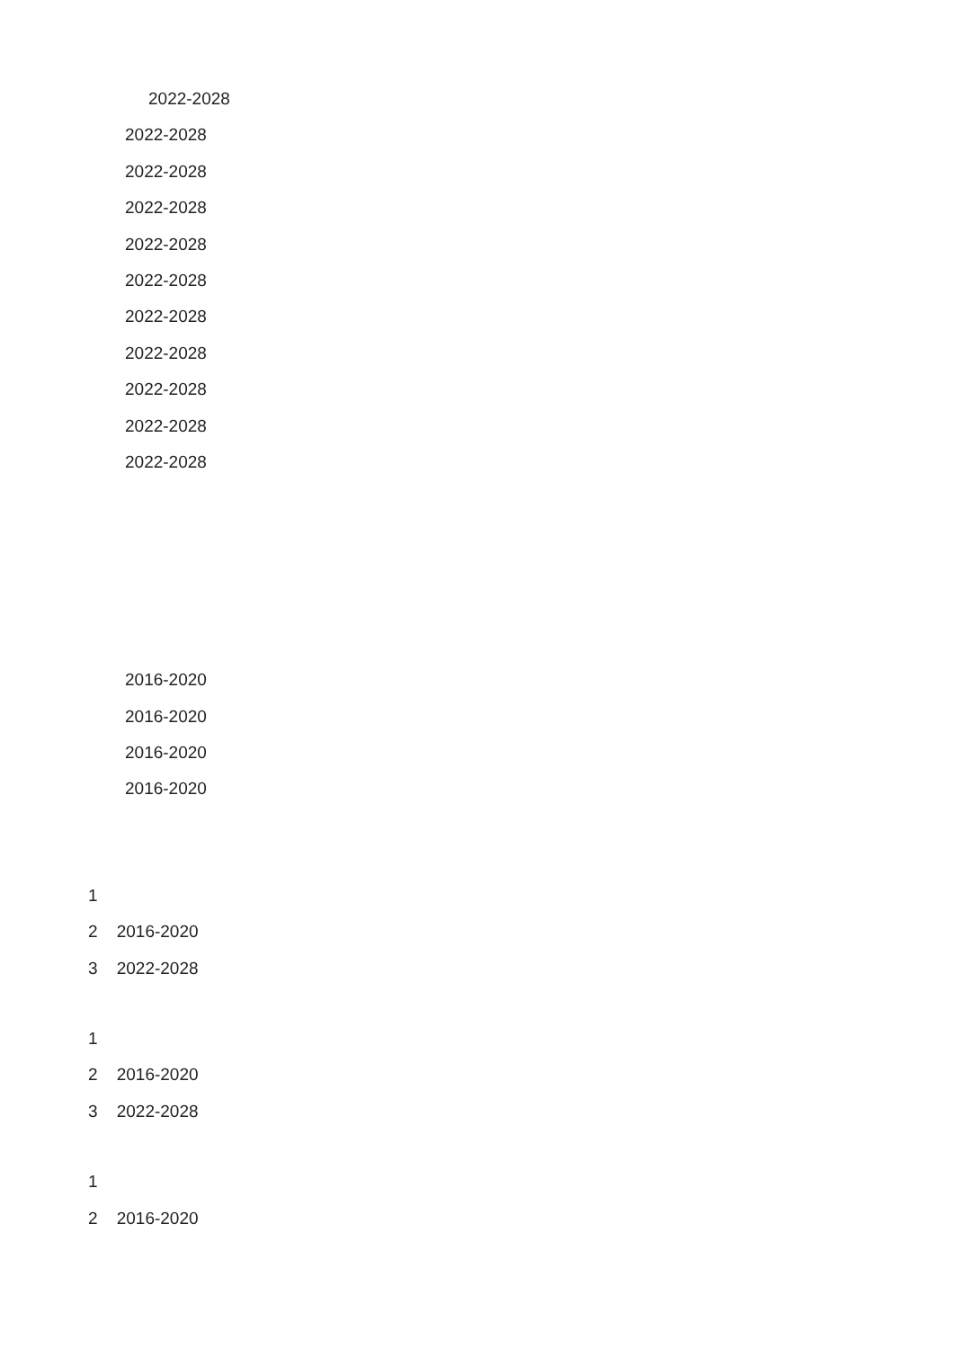2022-2028
2022-2028
2022-2028
2022-2028
2022-2028
2022-2028
2022-2028
2022-2028
2022-2028
2022-2028
2022-2028
2016-2020
2016-2020
2016-2020
2016-2020
1
2 2016-2020
3 2022-2028
1
2 2016-2020
3 2022-2028
1
2 2016-2020